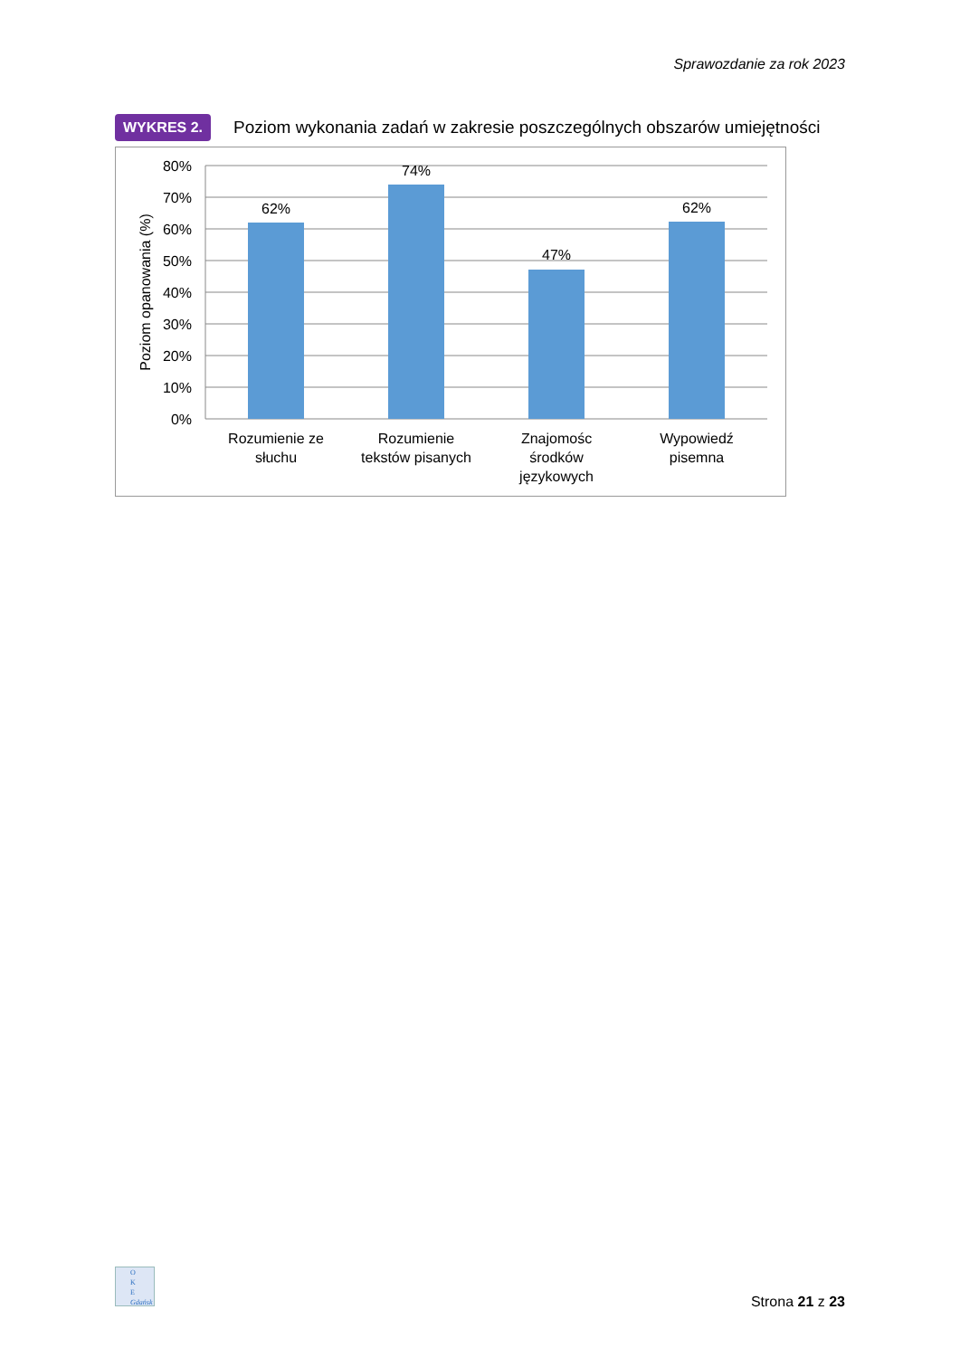Sprawozdanie za rok 2023
WYKRES 2. Poziom wykonania zadań w zakresie poszczególnych obszarów umiejętności
80%
70%
60%
50%
40%
30%
20%
10%
0%
Poziom opanowania (%)
62%
74%
47%
62%
Rozumienie ze
słuchu
Rozumienie
tekstów pisanych
Znajomośc
środków
językowych
Wypowiedź
pisemna
O
K
E
Gdańsk
Strona 21 z 23